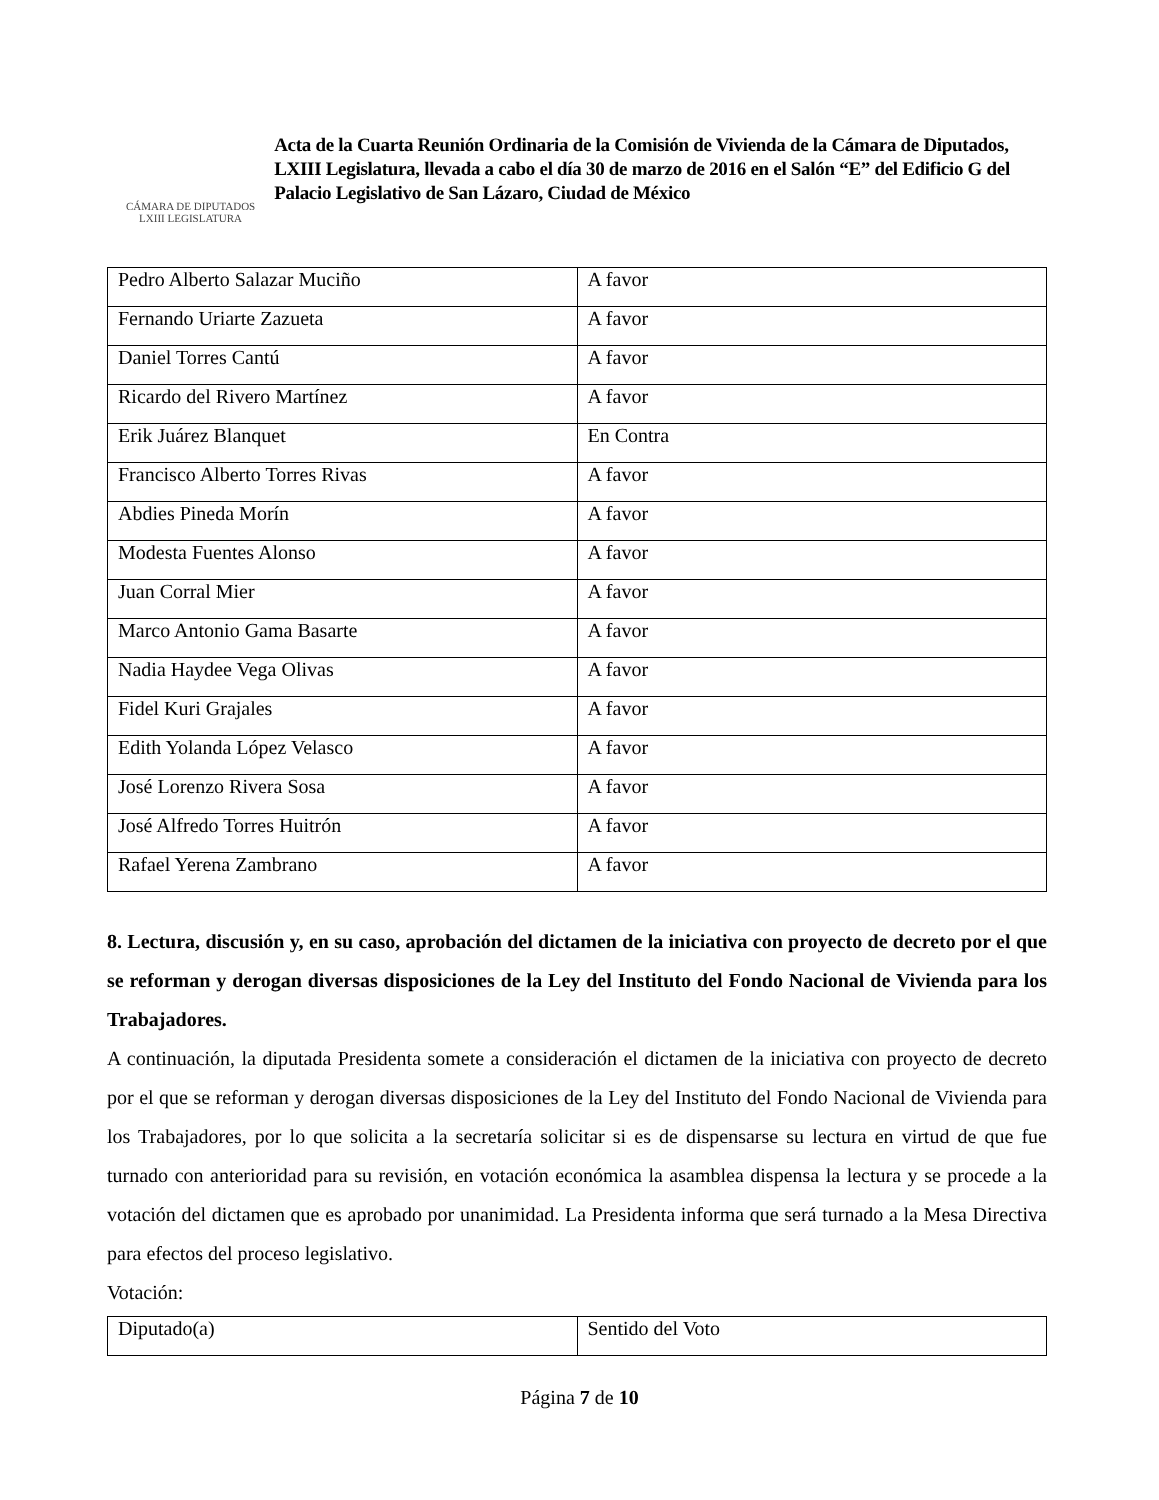CÁMARA DE DIPUTADOS
LXIII LEGISLATURA
Acta de la Cuarta Reunión Ordinaria de la Comisión de Vivienda de la Cámara de Diputados, LXIII Legislatura, llevada a cabo el día 30 de marzo de 2016 en el Salón “E” del Edificio G del Palacio Legislativo de San Lázaro, Ciudad de México
| Pedro Alberto Salazar Muciño | A favor |
| Fernando Uriarte Zazueta | A favor |
| Daniel Torres Cantú | A favor |
| Ricardo del Rivero Martínez | A favor |
| Erik Juárez Blanquet | En Contra |
| Francisco Alberto Torres Rivas | A favor |
| Abdies Pineda Morín | A favor |
| Modesta Fuentes Alonso | A favor |
| Juan Corral Mier | A favor |
| Marco Antonio Gama Basarte | A favor |
| Nadia Haydee Vega Olivas | A favor |
| Fidel Kuri Grajales | A favor |
| Edith Yolanda López Velasco | A favor |
| José Lorenzo Rivera Sosa | A favor |
| José Alfredo Torres Huitrón | A favor |
| Rafael Yerena Zambrano | A favor |
8. Lectura, discusión y, en su caso, aprobación del dictamen de la iniciativa con proyecto de decreto por el que se reforman y derogan diversas disposiciones de la Ley del Instituto del Fondo Nacional de Vivienda para los Trabajadores.
A continuación, la diputada Presidenta somete a consideración el dictamen de la iniciativa con proyecto de decreto por el que se reforman y derogan diversas disposiciones de la Ley del Instituto del Fondo Nacional de Vivienda para los Trabajadores, por lo que solicita a la secretaría solicitar si es de dispensarse su lectura en virtud de que fue turnado con anterioridad para su revisión, en votación económica la asamblea dispensa la lectura y se procede a la votación del dictamen que es aprobado por unanimidad. La Presidenta informa que será turnado a la Mesa Directiva para efectos del proceso legislativo.
Votación:
| Diputado(a) | Sentido del Voto |
Página 7 de 10